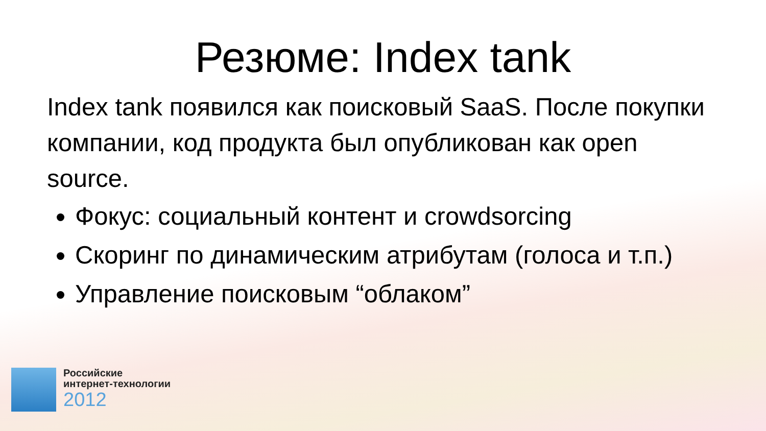Резюме: Index tank
Index tank появился как поисковый SaaS. После покупки компании, код продукта был опубликован как open source.
Фокус: социальный контент и crowdsorcing
Скоринг по динамическим атрибутам (голоса и т.п.)
Управление поисковым “облаком”
Российские
интернет-технологии
2012